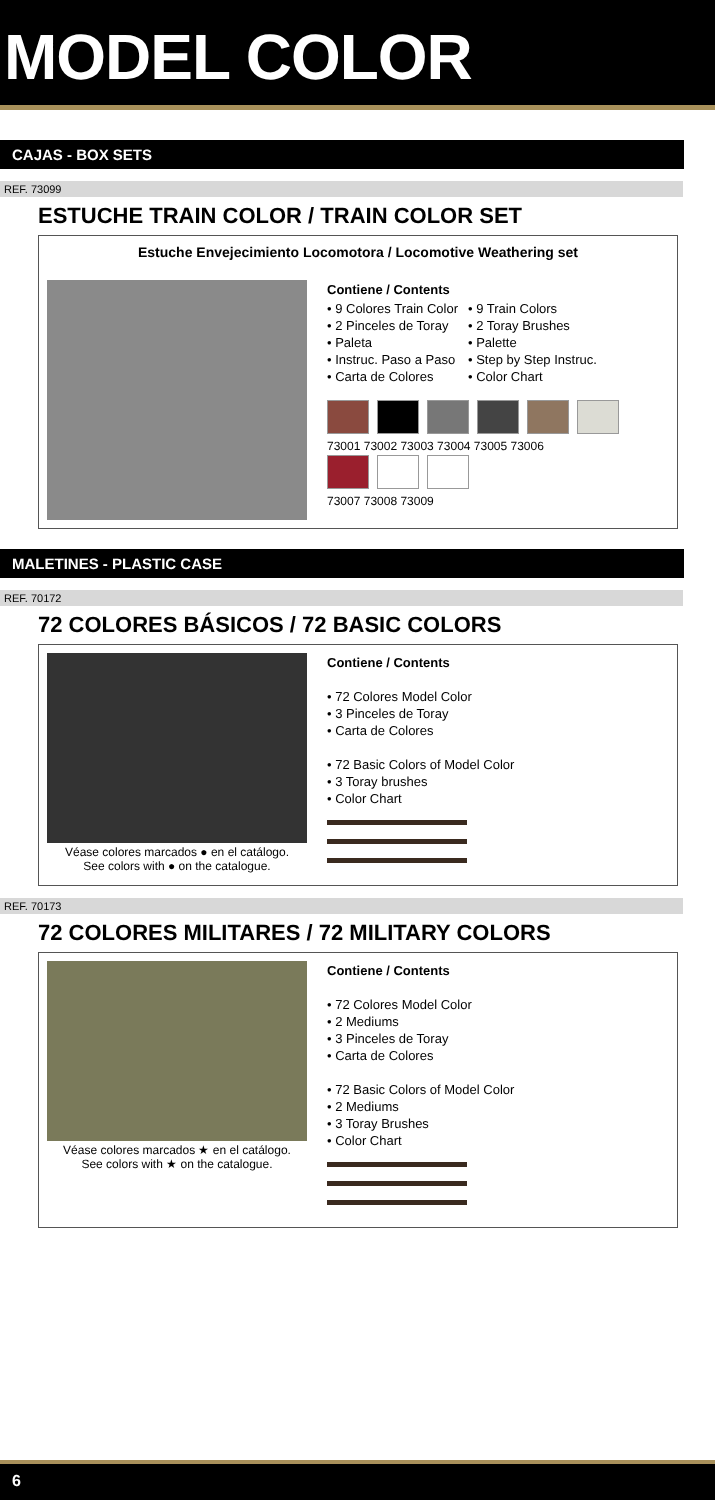MODEL COLOR
CAJAS - BOX SETS
REF. 73099
ESTUCHE TRAIN COLOR / TRAIN COLOR SET
Estuche Envejecimiento Locomotora / Locomotive Weathering set
Contiene / Contents
• 9 Colores Train Color
• 2 Pinceles de Toray
• Paleta
• Instruc. Paso a Paso
• Carta de Colores
• 9 Train Colors
• 2 Toray Brushes
• Palette
• Step by Step Instruc.
• Color Chart
73001 73002 73003 73004 73005 73006
73007 73008 73009
MALETINES - PLASTIC CASE
REF. 70172
72 COLORES BÁSICOS / 72 BASIC COLORS
Véase colores marcados ● en el catálogo.
See colors with ● on the catalogue.
Contiene / Contents
• 72 Colores Model Color
• 3 Pinceles de Toray
• Carta de Colores
• 72 Basic Colors of Model Color
• 3 Toray brushes
• Color Chart
REF. 70173
72 COLORES MILITARES / 72 MILITARY COLORS
Véase colores marcados ★ en el catálogo.
See colors with ★ on the catalogue.
Contiene / Contents
• 72 Colores Model Color
• 2 Mediums
• 3 Pinceles de Toray
• Carta de Colores
• 72 Basic Colors of Model Color
• 2 Mediums
• 3 Toray Brushes
• Color Chart
6